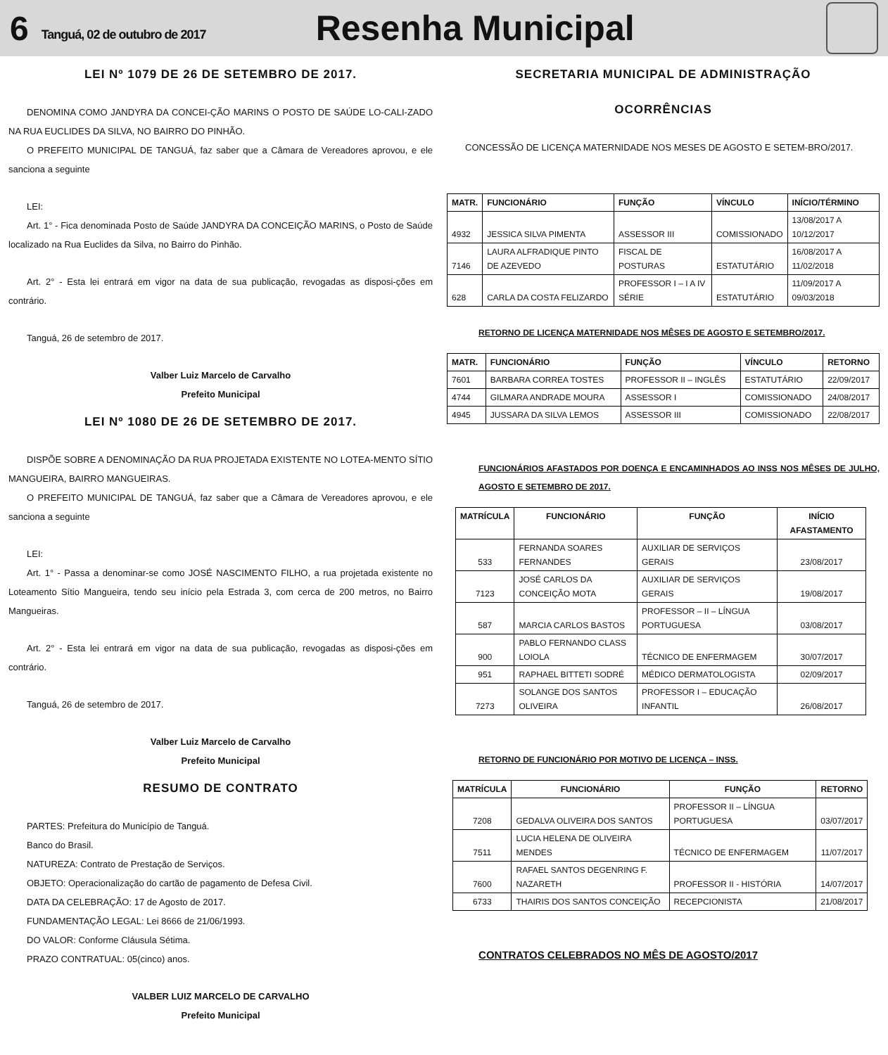6 Tanguá, 02 de outubro de 2017 Resenha Municipal
LEI Nº 1079 DE 26 DE SETEMBRO DE 2017.
DENOMINA COMO JANDYRA DA CONCEI-ÇÃO MARINS O POSTO DE SAÚDE LO-CALI-ZADO NA RUA EUCLIDES DA SILVA, NO BAIRRO DO PINHÃO.
O PREFEITO MUNICIPAL DE TANGUÁ, faz saber que a Câmara de Vereadores aprovou, e ele sanciona a seguinte
LEI:
Art. 1° - Fica denominada Posto de Saúde JANDYRA DA CONCEIÇÃO MARINS, o Posto de Saúde localizado na Rua Euclides da Silva, no Bairro do Pinhão.
Art. 2° - Esta lei entrará em vigor na data de sua publicação, revogadas as disposi-ções em contrário.
Tanguá, 26 de setembro de 2017.
Valber Luiz Marcelo de Carvalho
Prefeito Municipal
LEI Nº 1080 DE 26 DE SETEMBRO DE 2017.
DISPÕE SOBRE A DENOMINAÇÃO DA RUA PROJETADA EXISTENTE NO LOTEA-MENTO SÍTIO MANGUEIRA, BAIRRO MANGUEIRAS.
O PREFEITO MUNICIPAL DE TANGUÁ, faz saber que a Câmara de Vereadores aprovou, e ele sanciona a seguinte
LEI:
Art. 1° - Passa a denominar-se como JOSÉ NASCIMENTO FILHO, a rua projetada existente no Loteamento Sítio Mangueira, tendo seu início pela Estrada 3, com cerca de 200 metros, no Bairro Mangueiras.
Art. 2° - Esta lei entrará em vigor na data de sua publicação, revogadas as disposi-ções em contrário.
Tanguá, 26 de setembro de 2017.
Valber Luiz Marcelo de Carvalho
Prefeito Municipal
RESUMO DE CONTRATO
PARTES: Prefeitura do Município de Tanguá.
Banco do Brasil.
NATUREZA: Contrato de Prestação de Serviços.
OBJETO: Operacionalização do cartão de pagamento de Defesa Civil.
DATA DA CELEBRAÇÃO: 17 de Agosto de 2017.
FUNDAMENTAÇÃO LEGAL: Lei 8666 de 21/06/1993.
DO VALOR: Conforme Cláusula Sétima.
PRAZO CONTRATUAL: 05(cinco) anos.
VALBER LUIZ MARCELO DE CARVALHO
Prefeito Municipal
SECRETARIA MUNICIPAL DE ADMINISTRAÇÃO
OCORRÊNCIAS
CONCESSÃO DE LICENÇA MATERNIDADE NOS MESES DE AGOSTO E SETEM-BRO/2017.
| MATR. | FUNCIONÁRIO | FUNÇÃO | VÍNCULO | INÍCIO/TÉRMINO |
| --- | --- | --- | --- | --- |
| 4932 | JESSICA SILVA PIMENTA | ASSESSOR III | COMISSIONADO | 13/08/2017 A 10/12/2017 |
| 7146 | LAURA ALFRADIQUE PINTO DE AZEVEDO | FISCAL DE POSTURAS | ESTATUTÁRIO | 16/08/2017 A 11/02/2018 |
| 628 | CARLA DA COSTA FELIZARDO | PROFESSOR I – I A IV SÉRIE | ESTATUTÁRIO | 11/09/2017 A 09/03/2018 |
RETORNO DE LICENÇA MATERNIDADE NOS MÊSES DE AGOSTO E SETEMBRO/2017.
| MATR. | FUNCIONÁRIO | FUNÇÃO | VÍNCULO | RETORNO |
| --- | --- | --- | --- | --- |
| 7601 | BARBARA CORREA TOSTES | PROFESSOR II – INGLÊS | ESTATUTÁRIO | 22/09/2017 |
| 4744 | GILMARA ANDRADE MOURA | ASSESSOR I | COMISSIONADO | 24/08/2017 |
| 4945 | JUSSARA DA SILVA LEMOS | ASSESSOR III | COMISSIONADO | 22/08/2017 |
FUNCIONÁRIOS AFASTADOS POR DOENÇA E ENCAMINHADOS AO INSS NOS MÊSES DE JULHO, AGOSTO E SETEMBRO DE 2017.
| MATRÍCULA | FUNCIONÁRIO | FUNÇÃO | INÍCIO AFASTAMENTO |
| --- | --- | --- | --- |
| 533 | FERNANDA SOARES FERNANDES | AUXILIAR DE SERVIÇOS GERAIS | 23/08/2017 |
| 7123 | JOSÉ CARLOS DA CONCEIÇÃO MOTA | AUXILIAR DE SERVIÇOS GERAIS | 19/08/2017 |
| 587 | MARCIA CARLOS BASTOS | PROFESSOR – II – LÍNGUA PORTUGUESA | 03/08/2017 |
| 900 | PABLO FERNANDO CLASS LOIOLA | TÉCNICO DE ENFERMAGEM | 30/07/2017 |
| 951 | RAPHAEL BITTETI SODRÉ | MÉDICO DERMATOLOGISTA | 02/09/2017 |
| 7273 | SOLANGE DOS SANTOS OLIVEIRA | PROFESSOR I – EDUCAÇÃO INFANTIL | 26/08/2017 |
RETORNO DE FUNCIONÁRIO POR MOTIVO DE LICENÇA – INSS.
| MATRÍCULA | FUNCIONÁRIO | FUNÇÃO | RETORNO |
| --- | --- | --- | --- |
| 7208 | GEDALVA OLIVEIRA DOS SANTOS | PROFESSOR II – LÍNGUA PORTUGUESA | 03/07/2017 |
| 7511 | LUCIA HELENA DE OLIVEIRA MENDES | TÉCNICO DE ENFERMAGEM | 11/07/2017 |
| 7600 | RAFAEL SANTOS DEGENRING F. NAZARETH | PROFESSOR II - HISTÓRIA | 14/07/2017 |
| 6733 | THAIRIS DOS SANTOS CONCEIÇÃO | RECEPCIONISTA | 21/08/2017 |
CONTRATOS CELEBRADOS NO MÊS DE AGOSTO/2017